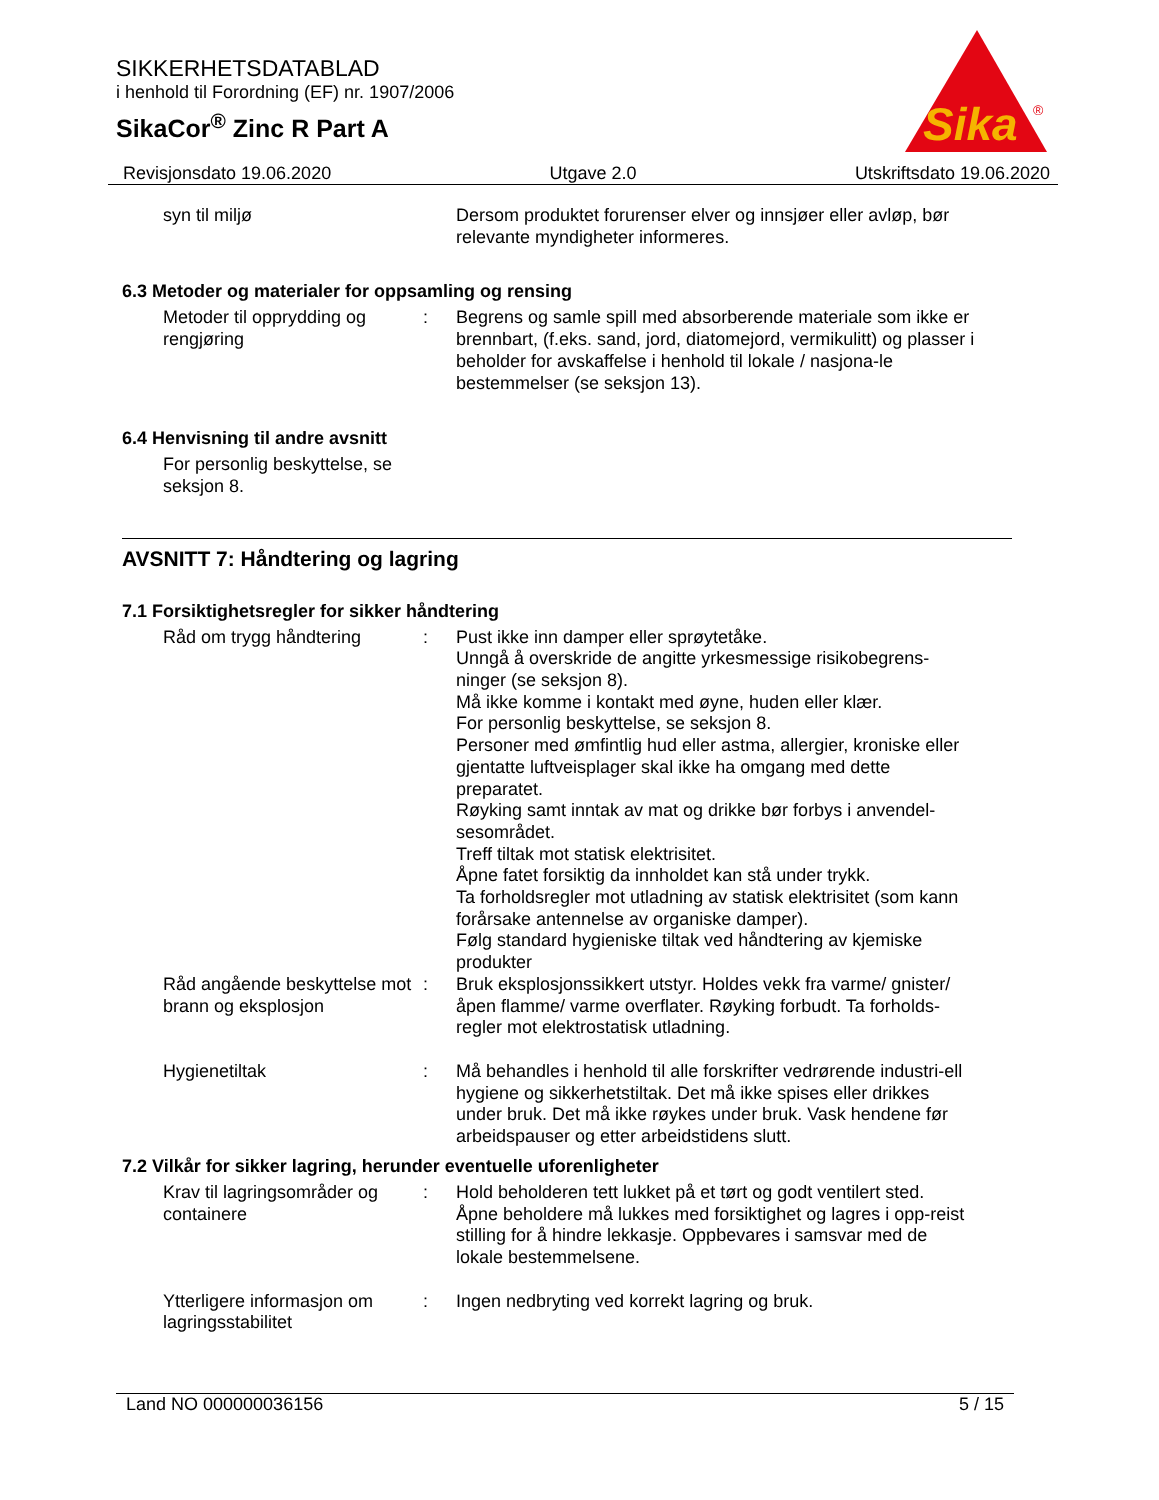SIKKERHETSDATABLAD
i henhold til Forordning (EF) nr. 1907/2006
SikaCor<sup>®</sup> Zinc R Part A
Sika
®
Revisjonsdato 19.06.2020 Utgave 2.0 Utskriftsdato 19.06.2020
syn til miljø Dersom produktet forurenser elver og innsjøer eller avløp, bør relevante myndigheter informeres.
6.3 Metoder og materialer for oppsamling og rensing
Metoder til opprydding og rengjøring
: Begrens og samle spill med absorberende materiale som ikke er brennbart, (f.eks. sand, jord, diatomejord, vermikulitt) og plasser i beholder for avskaffelse i henhold til lokale / nasjona-le bestemmelser (se seksjon 13).
6.4 Henvisning til andre avsnitt
For personlig beskyttelse, se seksjon 8.
AVSNITT 7: Håndtering og lagring
7.1 Forsiktighetsregler for sikker håndtering
Råd om trygg håndtering : Pust ikke inn damper eller sprøytetåke.
Unngå å overskride de angitte yrkesmessige risikobegrens-ninger (se seksjon 8).
Må ikke komme i kontakt med øyne, huden eller klær.
For personlig beskyttelse, se seksjon 8.
Personer med ømfintlig hud eller astma, allergier, kroniske eller gjentatte luftveisplager skal ikke ha omgang med dette preparatet.
Røyking samt inntak av mat og drikke bør forbys i anvendel-sesområdet.
Treff tiltak mot statisk elektrisitet.
Åpne fatet forsiktig da innholdet kan stå under trykk.
Ta forholdsregler mot utladning av statisk elektrisitet (som kann forårsake antennelse av organiske damper).
Følg standard hygieniske tiltak ved håndtering av kjemiske produkter
Råd angående beskyttelse mot brann og eksplosjon
: Bruk eksplosjonssikkert utstyr. Holdes vekk fra varme/ gnister/ åpen flamme/ varme overflater. Røyking forbudt. Ta forholds-regler mot elektrostatisk utladning.
Hygienetiltak : Må behandles i henhold til alle forskrifter vedrørende industri-ell hygiene og sikkerhetstiltak. Det må ikke spises eller drikkes under bruk. Det må ikke røykes under bruk. Vask hendene før arbeidspauser og etter arbeidstidens slutt.
7.2 Vilkår for sikker lagring, herunder eventuelle uforenligheter
Krav til lagringsområder og containere
: Hold beholderen tett lukket på et tørt og godt ventilert sted.
Åpne beholdere må lukkes med forsiktighet og lagres i opp-reist stilling for å hindre lekkasje. Oppbevares i samsvar med de lokale bestemmelsene.
Ytterligere informasjon om lagringsstabilitet
: Ingen nedbryting ved korrekt lagring og bruk.
Land NO 000000036156 5 / 15